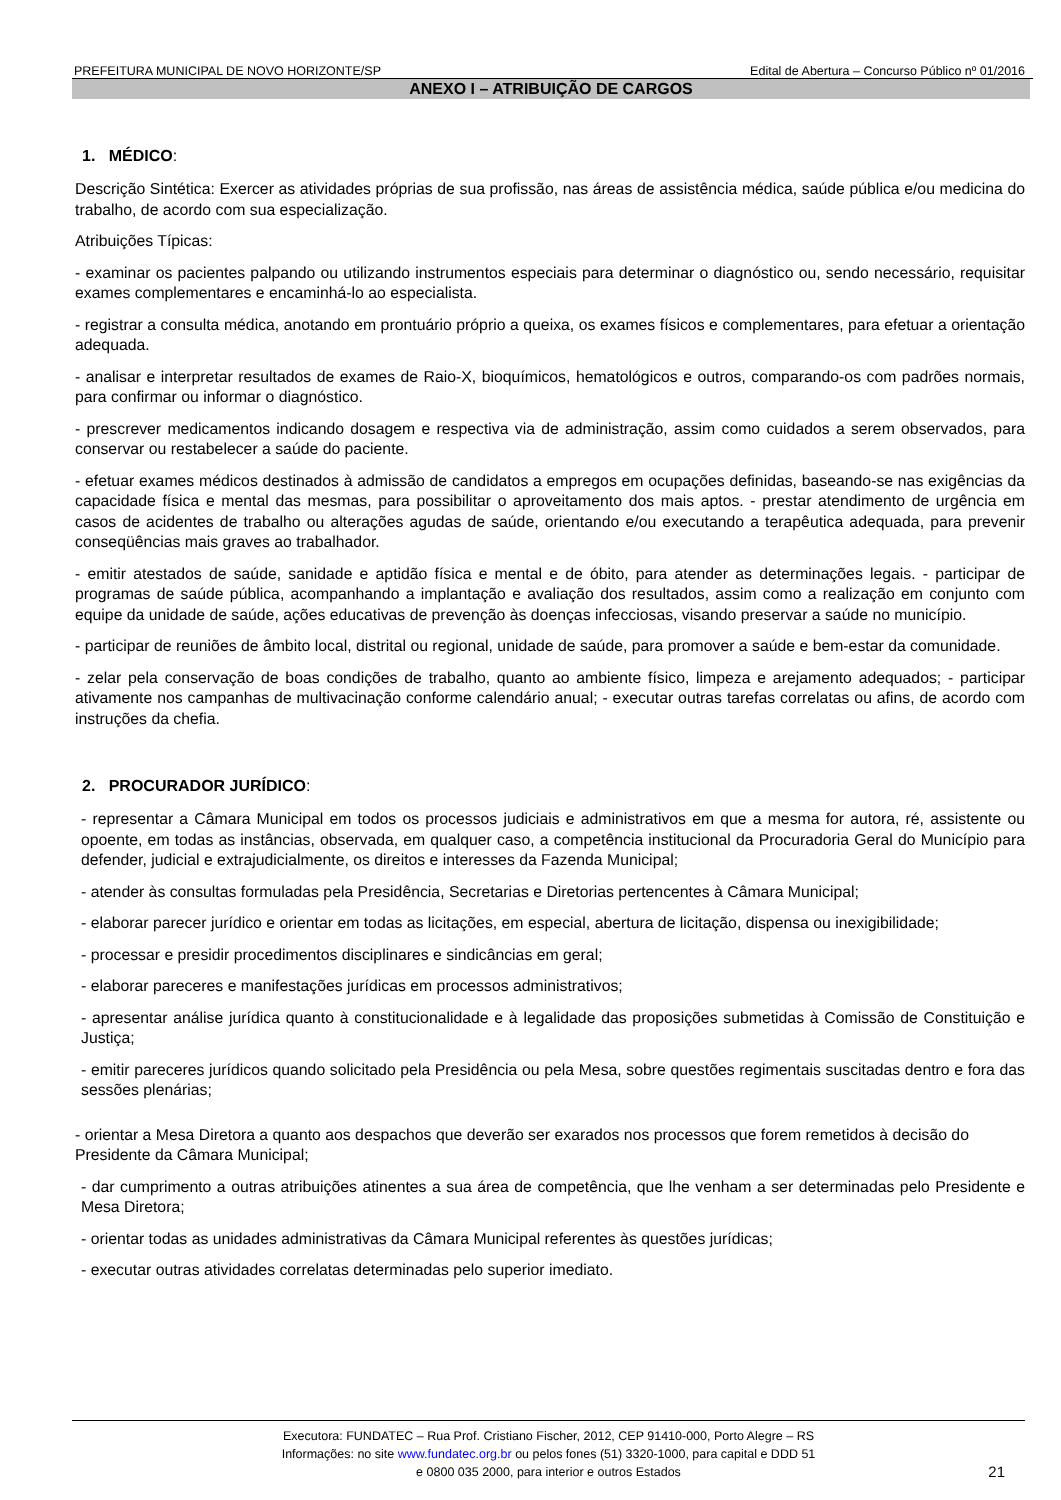PREFEITURA MUNICIPAL DE NOVO HORIZONTE/SP Edital de Abertura – Concurso Público nº 01/2016
ANEXO I – ATRIBUIÇÃO DE CARGOS
1. MÉDICO:
Descrição Sintética: Exercer as atividades próprias de sua profissão, nas áreas de assistência médica, saúde pública e/ou medicina do trabalho, de acordo com sua especialização.
Atribuições Típicas:
- examinar os pacientes palpando ou utilizando instrumentos especiais para determinar o diagnóstico ou, sendo necessário, requisitar exames complementares e encaminhá-lo ao especialista.
- registrar a consulta médica, anotando em prontuário próprio a queixa, os exames físicos e complementares, para efetuar a orientação adequada.
- analisar e interpretar resultados de exames de Raio-X, bioquímicos, hematológicos e outros, comparando-os com padrões normais, para confirmar ou informar o diagnóstico.
- prescrever medicamentos indicando dosagem e respectiva via de administração, assim como cuidados a serem observados, para conservar ou restabelecer a saúde do paciente.
- efetuar exames médicos destinados à admissão de candidatos a empregos em ocupações definidas, baseando-se nas exigências da capacidade física e mental das mesmas, para possibilitar o aproveitamento dos mais aptos. - prestar atendimento de urgência em casos de acidentes de trabalho ou alterações agudas de saúde, orientando e/ou executando a terapêutica adequada, para prevenir conseqüências mais graves ao trabalhador.
- emitir atestados de saúde, sanidade e aptidão física e mental e de óbito, para atender as determinações legais. - participar de programas de saúde pública, acompanhando a implantação e avaliação dos resultados, assim como a realização em conjunto com equipe da unidade de saúde, ações educativas de prevenção às doenças infecciosas, visando preservar a saúde no município.
- participar de reuniões de âmbito local, distrital ou regional, unidade de saúde, para promover a saúde e bem-estar da comunidade.
- zelar pela conservação de boas condições de trabalho, quanto ao ambiente físico, limpeza e arejamento adequados; - participar ativamente nos campanhas de multivacinação conforme calendário anual; - executar outras tarefas correlatas ou afins, de acordo com instruções da chefia.
2. PROCURADOR JURÍDICO:
- representar a Câmara Municipal em todos os processos judiciais e administrativos em que a mesma for autora, ré, assistente ou opoente, em todas as instâncias, observada, em qualquer caso, a competência institucional da Procuradoria Geral do Município para defender, judicial e extrajudicialmente, os direitos e interesses da Fazenda Municipal;
- atender às consultas formuladas pela Presidência, Secretarias e Diretorias pertencentes à Câmara Municipal;
- elaborar parecer jurídico e orientar em todas as licitações, em especial, abertura de licitação, dispensa ou inexigibilidade;
- processar e presidir procedimentos disciplinares e sindicâncias em geral;
- elaborar pareceres e manifestações jurídicas em processos administrativos;
- apresentar análise jurídica quanto à constitucionalidade e à legalidade das proposições submetidas à Comissão de Constituição e Justiça;
- emitir pareceres jurídicos quando solicitado pela Presidência ou pela Mesa, sobre questões regimentais suscitadas dentro e fora das sessões plenárias;
- orientar a Mesa Diretora a quanto aos despachos que deverão ser exarados nos processos que forem remetidos à decisão do Presidente da Câmara Municipal;
- dar cumprimento a outras atribuições atinentes a sua área de competência, que lhe venham a ser determinadas pelo Presidente e Mesa Diretora;
- orientar todas as unidades administrativas da Câmara Municipal referentes às questões jurídicas;
- executar outras atividades correlatas determinadas pelo superior imediato.
Executora: FUNDATEC – Rua Prof. Cristiano Fischer, 2012, CEP 91410-000, Porto Alegre – RS
Informações: no site www.fundatec.org.br ou pelos fones (51) 3320-1000, para capital e DDD 51
e 0800 035 2000, para interior e outros Estados
21